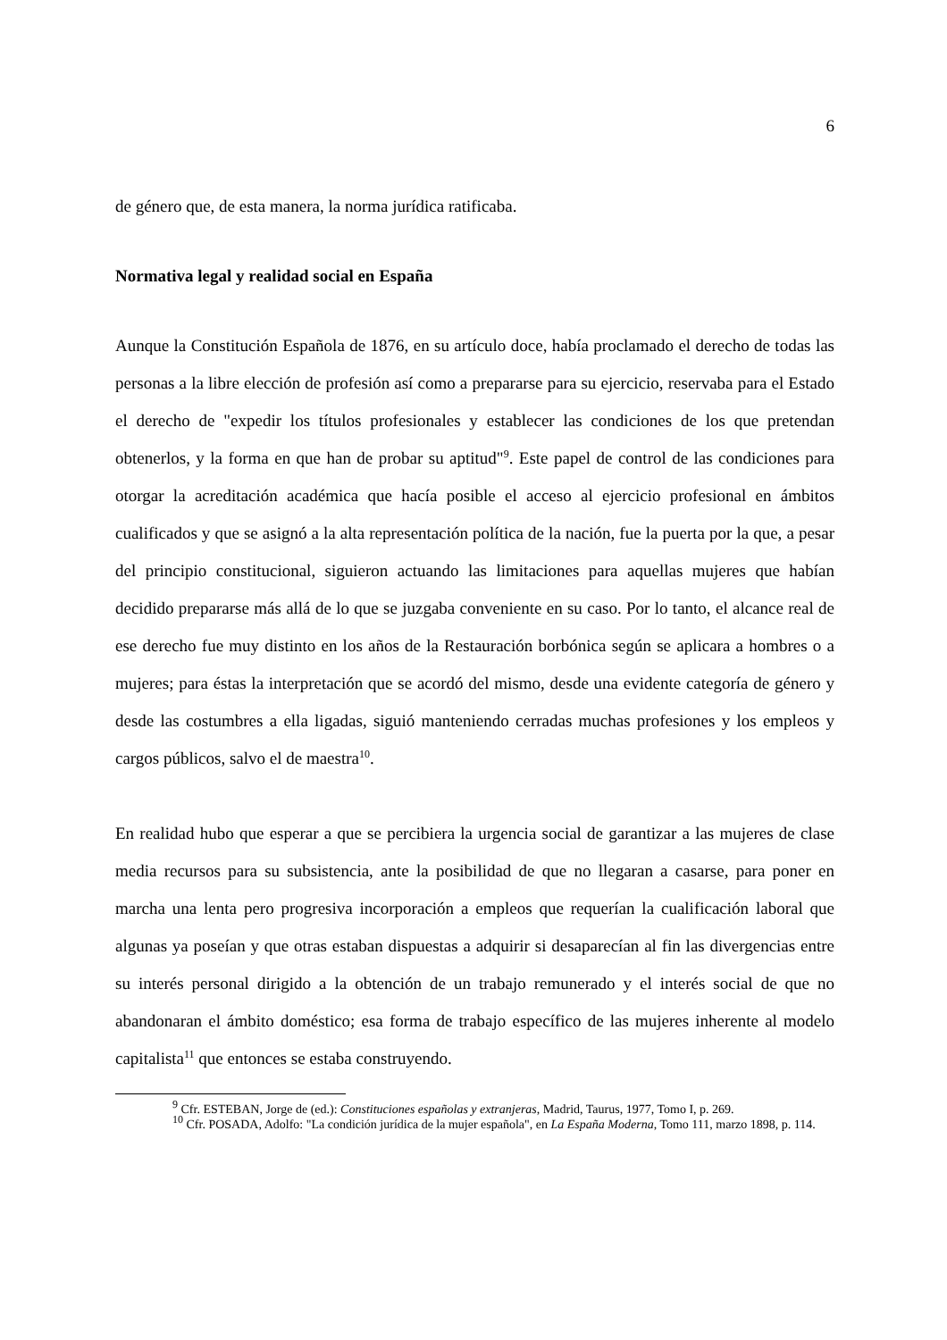6
de género que, de esta manera, la norma jurídica ratificaba.
Normativa legal y realidad social en España
Aunque la Constitución Española de 1876, en su artículo doce, había proclamado el derecho de todas las personas a la libre elección de profesión así como a prepararse para su ejercicio, reservaba para el Estado el derecho de "expedir los títulos profesionales y establecer las condiciones de los que pretendan obtenerlos, y la forma en que han de probar su aptitud"<sup>9</sup>. Este papel de control de las condiciones para otorgar la acreditación académica que hacía posible el acceso al ejercicio profesional en ámbitos cualificados y que se asignó a la alta representación política de la nación, fue la puerta por la que, a pesar del principio constitucional, siguieron actuando las limitaciones para aquellas mujeres que habían decidido prepararse más allá de lo que se juzgaba conveniente en su caso. Por lo tanto, el alcance real de ese derecho fue muy distinto en los años de la Restauración borbónica según se aplicara a hombres o a mujeres; para éstas la interpretación que se acordó del mismo, desde una evidente categoría de género y desde las costumbres a ella ligadas, siguió manteniendo cerradas muchas profesiones y los empleos y cargos públicos, salvo el de maestra<sup>10</sup>.
En realidad hubo que esperar a que se percibiera la urgencia social de garantizar a las mujeres de clase media recursos para su subsistencia, ante la posibilidad de que no llegaran a casarse, para poner en marcha una lenta pero progresiva incorporación a empleos que requerían la cualificación laboral que algunas ya poseían y que otras estaban dispuestas a adquirir si desaparecían al fin las divergencias entre su interés personal dirigido a la obtención de un trabajo remunerado y el interés social de que no abandonaran el ámbito doméstico; esa forma de trabajo específico de las mujeres inherente al modelo capitalista<sup>11</sup> que entonces se estaba construyendo.
<sup>9</sup> Cfr. ESTEBAN, Jorge de (ed.): Constituciones españolas y extranjeras, Madrid, Taurus, 1977, Tomo I, p. 269.
<sup>10</sup> Cfr. POSADA, Adolfo: "La condición jurídica de la mujer española", en La España Moderna, Tomo 111, marzo 1898, p. 114.